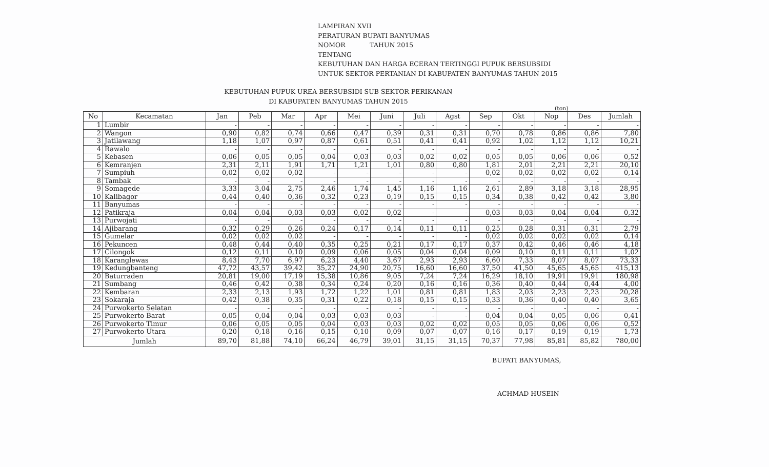LAMPIRAN XVII
PERATURAN BUPATI BANYUMAS
NOMOR TAHUN 2015
TENTANG
KEBUTUHAN DAN HARGA ECERAN TERTINGGI PUPUK BERSUBSIDI
UNTUK SEKTOR PERTANIAN DI KABUPATEN BANYUMAS TAHUN 2015
KEBUTUHAN PUPUK UREA BERSUBSIDI SUB SEKTOR PERIKANAN
DI KABUPATEN BANYUMAS TAHUN 2015
(ton)
| No | Kecamatan | Jan | Peb | Mar | Apr | Mei | Juni | Juli | Agst | Sep | Okt | Nop | Des | Jumlah |
| --- | --- | --- | --- | --- | --- | --- | --- | --- | --- | --- | --- | --- | --- | --- |
| 1 | Lumbir | - | - | - | - | - | - | - | - | - | - | - | - | - |
| 2 | Wangon | 0,90 | 0,82 | 0,74 | 0,66 | 0,47 | 0,39 | 0,31 | 0,31 | 0,70 | 0,78 | 0,86 | 0,86 | 7,80 |
| 3 | Jatilawang | 1,18 | 1,07 | 0,97 | 0,87 | 0,61 | 0,51 | 0,41 | 0,41 | 0,92 | 1,02 | 1,12 | 1,12 | 10,21 |
| 4 | Rawalo | - | - | - | - | - | - | - | - | - | - | - | - | - |
| 5 | Kebasen | 0,06 | 0,05 | 0,05 | 0,04 | 0,03 | 0,03 | 0,02 | 0,02 | 0,05 | 0,05 | 0,06 | 0,06 | 0,52 |
| 6 | Kemranjen | 2,31 | 2,11 | 1,91 | 1,71 | 1,21 | 1,01 | 0,80 | 0,80 | 1,81 | 2,01 | 2,21 | 2,21 | 20,10 |
| 7 | Sumpiuh | 0,02 | 0,02 | 0,02 | - | - | - | - | - | 0,02 | 0,02 | 0,02 | 0,02 | 0,14 |
| 8 | Tambak | - | - | - | - | - | - | - | - | - | - | - | - | - |
| 9 | Somagede | 3,33 | 3,04 | 2,75 | 2,46 | 1,74 | 1,45 | 1,16 | 1,16 | 2,61 | 2,89 | 3,18 | 3,18 | 28,95 |
| 10 | Kalibagor | 0,44 | 0,40 | 0,36 | 0,32 | 0,23 | 0,19 | 0,15 | 0,15 | 0,34 | 0,38 | 0,42 | 0,42 | 3,80 |
| 11 | Banyumas | - | - | - | - | - | - | - | - | - | - | - | - | - |
| 12 | Patikraja | 0,04 | 0,04 | 0,03 | 0,03 | 0,02 | 0,02 | - | - | 0,03 | 0,03 | 0,04 | 0,04 | 0,32 |
| 13 | Purwojati | - | - | - | - | - | - | - | - | - | - | - | - | - |
| 14 | Ajibarang | 0,32 | 0,29 | 0,26 | 0,24 | 0,17 | 0,14 | 0,11 | 0,11 | 0,25 | 0,28 | 0,31 | 0,31 | 2,79 |
| 15 | Gumelar | 0,02 | 0,02 | 0,02 | - | - | - | - | - | 0,02 | 0,02 | 0,02 | 0,02 | 0,14 |
| 16 | Pekuncen | 0,48 | 0,44 | 0,40 | 0,35 | 0,25 | 0,21 | 0,17 | 0,17 | 0,37 | 0,42 | 0,46 | 0,46 | 4,18 |
| 17 | Cilongok | 0,12 | 0,11 | 0,10 | 0,09 | 0,06 | 0,05 | 0,04 | 0,04 | 0,09 | 0,10 | 0,11 | 0,11 | 1,02 |
| 18 | Karanglewas | 8,43 | 7,70 | 6,97 | 6,23 | 4,40 | 3,67 | 2,93 | 2,93 | 6,60 | 7,33 | 8,07 | 8,07 | 73,33 |
| 19 | Kedungbanteng | 47,72 | 43,57 | 39,42 | 35,27 | 24,90 | 20,75 | 16,60 | 16,60 | 37,50 | 41,50 | 45,65 | 45,65 | 415,13 |
| 20 | Baturraden | 20,81 | 19,00 | 17,19 | 15,38 | 10,86 | 9,05 | 7,24 | 7,24 | 16,29 | 18,10 | 19,91 | 19,91 | 180,98 |
| 21 | Sumbang | 0,46 | 0,42 | 0,38 | 0,34 | 0,24 | 0,20 | 0,16 | 0,16 | 0,36 | 0,40 | 0,44 | 0,44 | 4,00 |
| 22 | Kembaran | 2,33 | 2,13 | 1,93 | 1,72 | 1,22 | 1,01 | 0,81 | 0,81 | 1,83 | 2,03 | 2,23 | 2,23 | 20,28 |
| 23 | Sokaraja | 0,42 | 0,38 | 0,35 | 0,31 | 0,22 | 0,18 | 0,15 | 0,15 | 0,33 | 0,36 | 0,40 | 0,40 | 3,65 |
| 24 | Purwokerto Selatan | - | - | - | - | - | - | - | - | - | - | - | - | - |
| 25 | Purwokerto Barat | 0,05 | 0,04 | 0,04 | 0,03 | 0,03 | 0,03 | - | - | 0,04 | 0,04 | 0,05 | 0,06 | 0,41 |
| 26 | Purwokerto Timur | 0,06 | 0,05 | 0,05 | 0,04 | 0,03 | 0,03 | 0,02 | 0,02 | 0,05 | 0,05 | 0,06 | 0,06 | 0,52 |
| 27 | Purwokerto Utara | 0,20 | 0,18 | 0,16 | 0,15 | 0,10 | 0,09 | 0,07 | 0,07 | 0,16 | 0,17 | 0,19 | 0,19 | 1,73 |
| Jumlah | | 89,70 | 81,88 | 74,10 | 66,24 | 46,79 | 39,01 | 31,15 | 31,15 | 70,37 | 77,98 | 85,81 | 85,82 | 780,00 |
BUPATI BANYUMAS,
ACHMAD HUSEIN